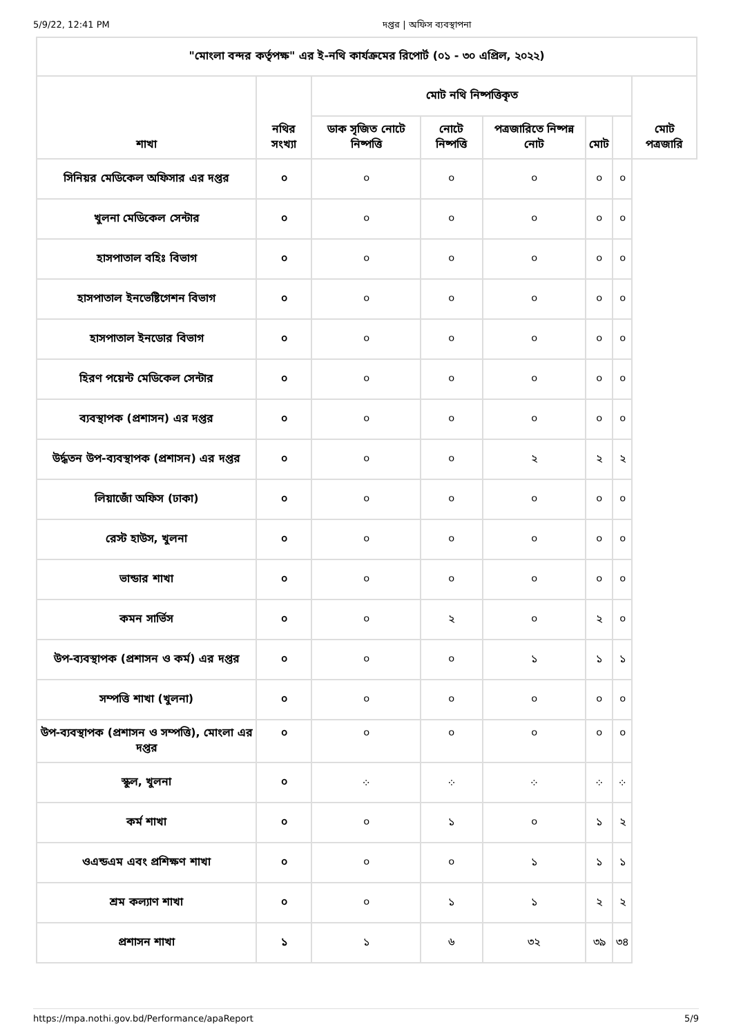5/9/22, 12:41 PM দপ্তর | অফিস ব্যবস্থাপনা
| "মোংলা বন্দর কর্তৃপক্ষ" এর ই-নথি কার্যক্রমের রিপোর্ট (০১ - ৩০ এপ্রিল, ২০২২) | | | | | | | |
| --- | --- | --- | --- | --- | --- | --- | --- |
| শাখা | নথির সংখ্যা | মোট নথি নিষ্পত্তিকৃত | | | | | মোট পত্রজারি |
| | | ডাক সৃজিত নোটে নিষ্পত্তি | নোটে নিষ্পত্তি | পত্রজারিতে নিষ্পন্ন নোট | মোট | | |
| সিনিয়র মেডিকেল অফিসার এর দপ্তর | ০ | ০ | ০ | ০ | ০ | ০ | |
| খুলনা মেডিকেল সেন্টার | ০ | ০ | ০ | ০ | ০ | ০ | |
| হাসপাতাল বহিঃ বিভাগ | ০ | ০ | ০ | ০ | ০ | ০ | |
| হাসপাতাল ইনভেষ্টিগেশন বিভাগ | ০ | ০ | ০ | ০ | ০ | ০ | |
| হাসপাতাল ইনডোর বিভাগ | ০ | ০ | ০ | ০ | ০ | ০ | |
| হিরণ পয়েন্ট মেডিকেল সেন্টার | ০ | ০ | ০ | ০ | ০ | ০ | |
| ব্যবস্থাপক (প্রশাসন) এর দপ্তর | ০ | ০ | ০ | ০ | ০ | ০ | |
| উর্দ্ধতন উপ-ব্যবস্থাপক (প্রশাসন) এর দপ্তর | ০ | ০ | ০ | ২ | ২ | ২ | |
| লিয়াজোঁ অফিস (ঢাকা) | ০ | ০ | ০ | ০ | ০ | ০ | |
| রেস্ট হাউস, খুলনা | ০ | ০ | ০ | ০ | ০ | ০ | |
| ভান্ডার শাখা | ০ | ০ | ০ | ০ | ০ | ০ | |
| কমন সার্ভিস | ০ | ০ | ২ | ০ | ২ | ০ | |
| উপ-ব্যবস্থাপক (প্রশাসন ও কর্ম) এর দপ্তর | ০ | ০ | ০ | ১ | ১ | ১ | |
| সম্পত্তি শাখা (খুলনা) | ০ | ০ | ০ | ০ | ০ | ০ | |
| উপ-ব্যবস্থাপক (প্রশাসন ও সম্পত্তি), মোংলা এর দপ্তর | ০ | ০ | ০ | ০ | ০ | ০ | |
| স্কুল, খুলনা | ০ | ⁘ | ⁘ | ⁘ | ⁘ | ⁘ | |
| কর্ম শাখা | ০ | ০ | ১ | ০ | ১ | ২ | |
| ওএন্ডএম এবং প্রশিক্ষণ শাখা | ০ | ০ | ০ | ১ | ১ | ১ | |
| শ্রম কল্যাণ শাখা | ০ | ০ | ১ | ১ | ২ | ২ | |
| প্রশাসন শাখা | ১ | ১ | ৬ | ৩২ | ৩৯ | ৩৪ | |
https://mpa.nothi.gov.bd/Performance/apaReport 5/9